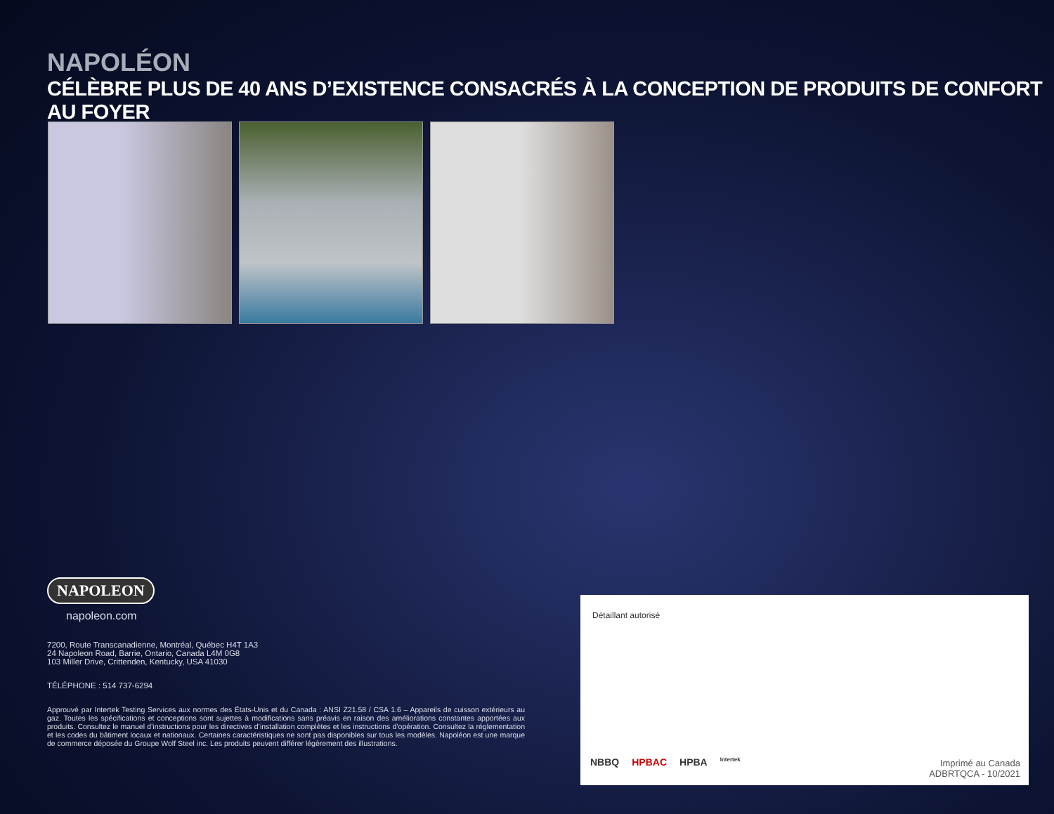NAPOLÉON
CÉLÈBRE PLUS DE 40 ANS D’EXISTENCE CONSACRÉS À LA CONCEPTION DE PRODUITS DE CONFORT AU FOYER
NAPOLEON
napoleon.com
7200, Route Transcanadienne, Montréal, Québec H4T 1A3
24 Napoleon Road, Barrie, Ontario, Canada L4M 0G8
103 Miller Drive, Crittenden, Kentucky, USA 41030
TÉLÉPHONE : 514 737-6294
Approuvé par Intertek Testing Services aux normes des États-Unis et du Canada : ANSI Z21.58 / CSA 1.6 – Appareils de cuisson extérieurs au gaz. Toutes les spécifications et conceptions sont sujettes à modifications sans préavis en raison des améliorations constantes apportées aux produits. Consultez le manuel d’instructions pour les directives d’installation complètes et les instructions d’opération. Consultez la réglementation et les codes du bâtiment locaux et nationaux. Certaines caractéristiques ne sont pas disponibles sur tous les modèles. Napoléon est une marque de commerce déposée du Groupe Wolf Steel inc. Les produits peuvent différer légèrement des illustrations.
Détaillant autorisé
NBBQ HPBAC HPBA Intertek
Imprimé au Canada
ADBRTQCA - 10/2021